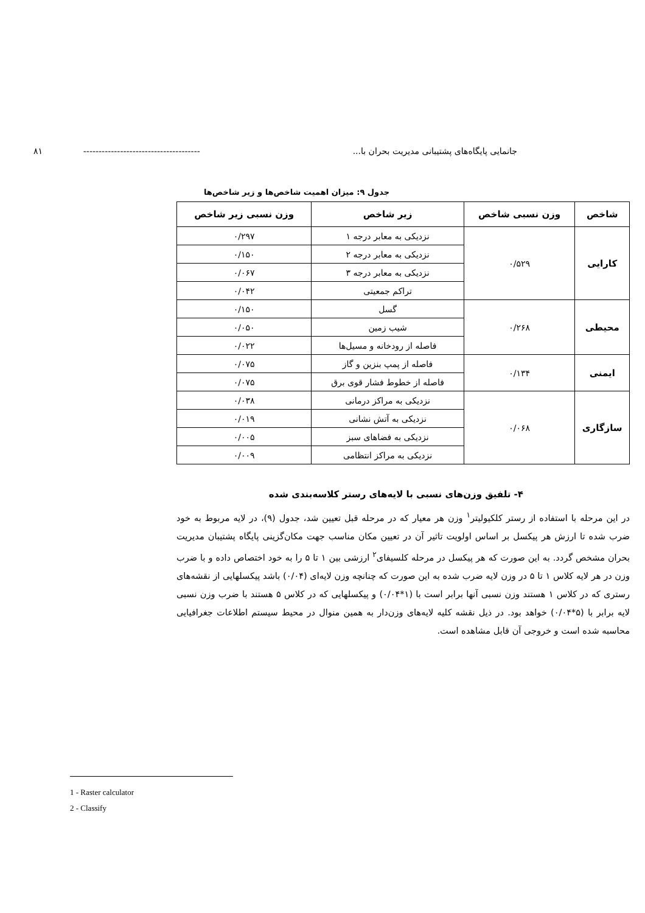جانمایی پایگاه‌های پشتیبانی مدیریت بحران با... -------------------------------------- ۸۱
جدول ۹: میزان اهمیت شاخص‌ها و زیر شاخص‌ها
| شاخص | وزن نسبی شاخص | زیر شاخص | وزن نسبی زیر شاخص |
| --- | --- | --- | --- |
| کارایی | ۰/۵۲۹ | نزدیکی به معابر درجه ۱ | ۰/۲۹۷ |
| | | نزدیکی به معابر درجه ۲ | ۰/۱۵۰ |
| | | نزدیکی به معابر درجه ۳ | ۰/۰۶۷ |
| | | تراکم جمعیتی | ۰/۰۴۲ |
| محیطی | ۰/۲۶۸ | گسل | ۰/۱۵۰ |
| | | شیب زمین | ۰/۰۵۰ |
| | | فاصله از رودخانه و مسیل‌ها | ۰/۰۲۲ |
| ایمنی | ۰/۱۳۴ | فاصله از پمپ بنزین و گاز | ۰/۰۷۵ |
| | | فاصله از خطوط فشار قوی برق | ۰/۰۷۵ |
| سازگاری | ۰/۰۶۸ | نزدیکی به مراکز درمانی | ۰/۰۳۸ |
| | | نزدیکی به آتش نشانی | ۰/۰۱۹ |
| | | نزدیکی به فضاهای سبز | ۰/۰۰۵ |
| | | نزدیکی به مراکز انتظامی | ۰/۰۰۹ |
۴- تلفیق وزن‌های نسبی با لایه‌های رستر کلاسه‌بندی شده
در این مرحله با استفاده از رستر کلکیولیتر<sup>۱</sup> وزن هر معیار که در مرحله قبل تعیین شد، جدول (۹)، در لایه مربوط به خود ضرب شده تا ارزش هر پیکسل بر اساس اولویت تاثیر آن در تعیین مکان مناسب جهت مکان‌گزینی پایگاه پشتیبان مدیریت بحران مشخص گردد. به این صورت که هر پیکسل در مرحله کلسیفای<sup>۲</sup> ارزشی بین ۱ تا ۵ را به خود اختصاص داده و با ضرب وزن در هر لایه کلاس ۱ تا ۵ در وزن لایه ضرب شده به این صورت که چنانچه وزن لایه‌ای (۰/۰۴) باشد پیکسلهایی از نقشه‌های رستری که در کلاس ۱ هستند وزن نسبی آنها برابر است با (۱*۰/۰۴) و پیکسلهایی که در کلاس ۵ هستند با ضرب وزن نسبی لایه برابر با (۵*۰/۰۴) خواهد بود. در ذیل نقشه کلیه لایه‌های وزن‌دار به همین منوال در محیط سیستم اطلاعات جغرافیایی محاسبه شده است و خروجی آن قابل مشاهده است.
1 - Raster calculator
2 - Classify